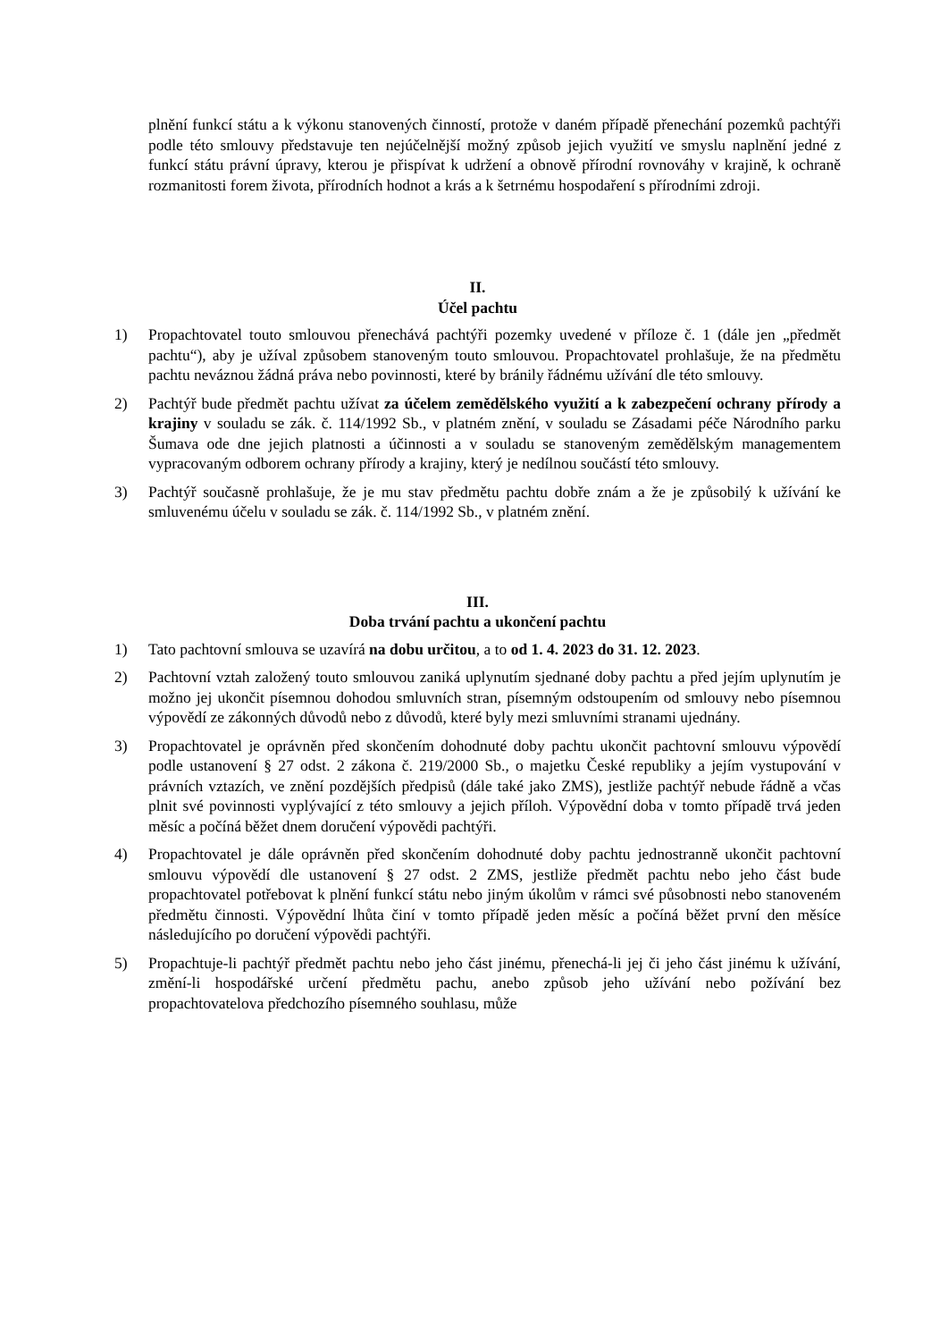plnění funkcí státu a k výkonu stanovených činností, protože v daném případě přenechání pozemků pachtýři podle této smlouvy představuje ten nejúčelnější možný způsob jejich využití ve smyslu naplnění jedné z funkcí státu právní úpravy, kterou je přispívat k udržení a obnově přírodní rovnováhy v krajině, k ochraně rozmanitosti forem života, přírodních hodnot a krás a k šetrnému hospodaření s přírodními zdroji.
II.
Účel pachtu
1) Propachtovatel touto smlouvou přenechává pachtýři pozemky uvedené v příloze č. 1 (dále jen „předmět pachtu“), aby je užíval způsobem stanoveným touto smlouvou. Propachtovatel prohlašuje, že na předmětu pachtu neváznou žádná práva nebo povinnosti, které by bránily řádnému užívání dle této smlouvy.
2) Pachtýř bude předmět pachtu užívat za účelem zemědělského využití a k zabezpečení ochrany přírody a krajiny v souladu se zák. č. 114/1992 Sb., v platném znění, v souladu se Zásadami péče Národního parku Šumava ode dne jejich platnosti a účinnosti a v souladu se stanoveným zemědělským managementem vypracovaným odborem ochrany přírody a krajiny, který je nedílnou součástí této smlouvy.
3) Pachtýř současně prohlašuje, že je mu stav předmětu pachtu dobře znám a že je způsobilý k užívání ke smluvenému účelu v souladu se zák. č. 114/1992 Sb., v platném znění.
III.
Doba trvání pachtu a ukončení pachtu
1) Tato pachtovní smlouva se uzavírá na dobu určitou, a to od 1. 4. 2023 do 31. 12. 2023.
2) Pachtovní vztah založený touto smlouvou zaniká uplynutím sjednané doby pachtu a před jejím uplynutím je možno jej ukončit písemnou dohodou smluvních stran, písemným odstoupením od smlouvy nebo písemnou výpovědí ze zákonných důvodů nebo z důvodů, které byly mezi smluvními stranami ujednány.
3) Propachtovatel je oprávněn před skončením dohodnuté doby pachtu ukončit pachtovní smlouvu výpovědí podle ustanovení § 27 odst. 2 zákona č. 219/2000 Sb., o majetku České republiky a jejím vystupování v právních vztazích, ve znění pozdějších předpisů (dále také jako ZMS), jestliže pachtýř nebude řádně a včas plnit své povinnosti vyplývající z této smlouvy a jejich příloh. Výpovědní doba v tomto případě trvá jeden měsíc a počíná běžet dnem doručení výpovědi pachtýři.
4) Propachtovatel je dále oprávněn před skončením dohodnuté doby pachtu jednostranně ukončit pachtovní smlouvu výpovědí dle ustanovení § 27 odst. 2 ZMS, jestliže předmět pachtu nebo jeho část bude propachtovatel potřebovat k plnění funkcí státu nebo jiným úkolům v rámci své působnosti nebo stanoveném předmětu činnosti. Výpovědní lhůta činí v tomto případě jeden měsíc a počíná běžet první den měsíce následujícího po doručení výpovědi pachtýři.
5) Propachtuje-li pachtýř předmět pachtu nebo jeho část jinému, přenechá-li jej či jeho část jinému k užívání, změní-li hospodářské určení předmětu pachu, anebo způsob jeho užívání nebo požívání bez propachtovatelova předchozího písemného souhlasu, může